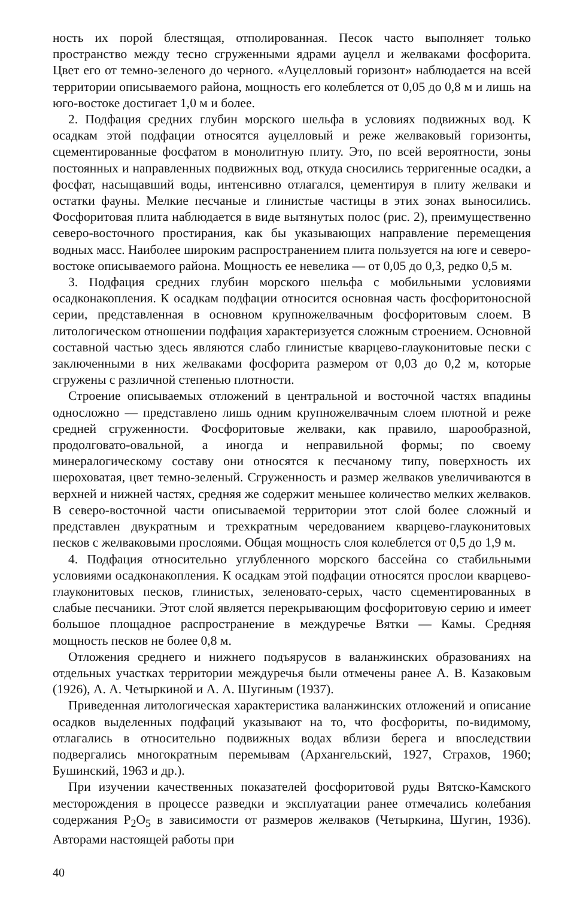ность их порой блестящая, отполированная. Песок часто выполняет только пространство между тесно сгруженными ядрами ауцелл и желваками фосфорита. Цвет его от темно-зеленого до черного. «Ауцелловый горизонт» наблюдается на всей территории описываемого района, мощность его колеблется от 0,05 до 0,8 м и лишь на юго-востоке достигает 1,0 м и более.
2. Подфация средних глубин морского шельфа в условиях подвижных вод. К осадкам этой подфации относятся ауцелловый и реже желваковый горизонты, сцементированные фосфатом в монолитную плиту. Это, по всей вероятности, зоны постоянных и направленных подвижных вод, откуда сносились терригенные осадки, а фосфат, насыщавший воды, интенсивно отлагался, цементируя в плиту желваки и остатки фауны. Мелкие песчаные и глинистые частицы в этих зонах выносились. Фосфоритовая плита наблюдается в виде вытянутых полос (рис. 2), преимущественно северо-восточного простирания, как бы указывающих направление перемещения водных масс. Наиболее широким распространением плита пользуется на юге и северо-востоке описываемого района. Мощность ее невелика — от 0,05 до 0,3, редко 0,5 м.
3. Подфация средних глубин морского шельфа с мобильными условиями осадконакопления. К осадкам подфации относится основная часть фосфоритоносной серии, представленная в основном крупножелвачным фосфоритовым слоем. В литологическом отношении подфация характеризуется сложным строением. Основной составной частью здесь являются слабо глинистые кварцево-глауконитовые пески с заключенными в них желваками фосфорита размером от 0,03 до 0,2 м, которые сгружены с различной степенью плотности.
Строение описываемых отложений в центральной и восточной частях впадины односложно — представлено лишь одним крупножелвачным слоем плотной и реже средней сгруженности. Фосфоритовые желваки, как правило, шарообразной, продолговато-овальной, а иногда и неправильной формы; по своему минералогическому составу они относятся к песчаному типу, поверхность их шероховатая, цвет темно-зеленый. Сгруженность и размер желваков увеличиваются в верхней и нижней частях, средняя же содержит меньшее количество мелких желваков. В северо-восточной части описываемой территории этот слой более сложный и представлен двукратным и трехкратным чередованием кварцево-глауконитовых песков с желваковыми прослоями. Общая мощность слоя колеблется от 0,5 до 1,9 м.
4. Подфация относительно углубленного морского бассейна со стабильными условиями осадконакопления. К осадкам этой подфации относятся прослои кварцево-глауконитовых песков, глинистых, зеленовато-серых, часто сцементированных в слабые песчаники. Этот слой является перекрывающим фосфоритовую серию и имеет большое площадное распространение в междуречье Вятки — Камы. Средняя мощность песков не более 0,8 м.
Отложения среднего и нижнего подъярусов в валанжинских образованиях на отдельных участках территории междуречья были отмечены ранее А. В. Казаковым (1926), А. А. Четыркиной и А. А. Шугиным (1937).
Приведенная литологическая характеристика валанжинских отложений и описание осадков выделенных подфаций указывают на то, что фосфориты, по-видимому, отлагались в относительно подвижных водах вблизи берега и впоследствии подвергались многократным перемывам (Архангельский, 1927, Страхов, 1960; Бушинский, 1963 и др.).
При изучении качественных показателей фосфоритовой руды Вятско-Камского месторождения в процессе разведки и эксплуатации ранее отмечались колебания содержания P<sub>2</sub>O<sub>5</sub> в зависимости от размеров желваков (Четыркина, Шугин, 1936). Авторами настоящей работы при
40